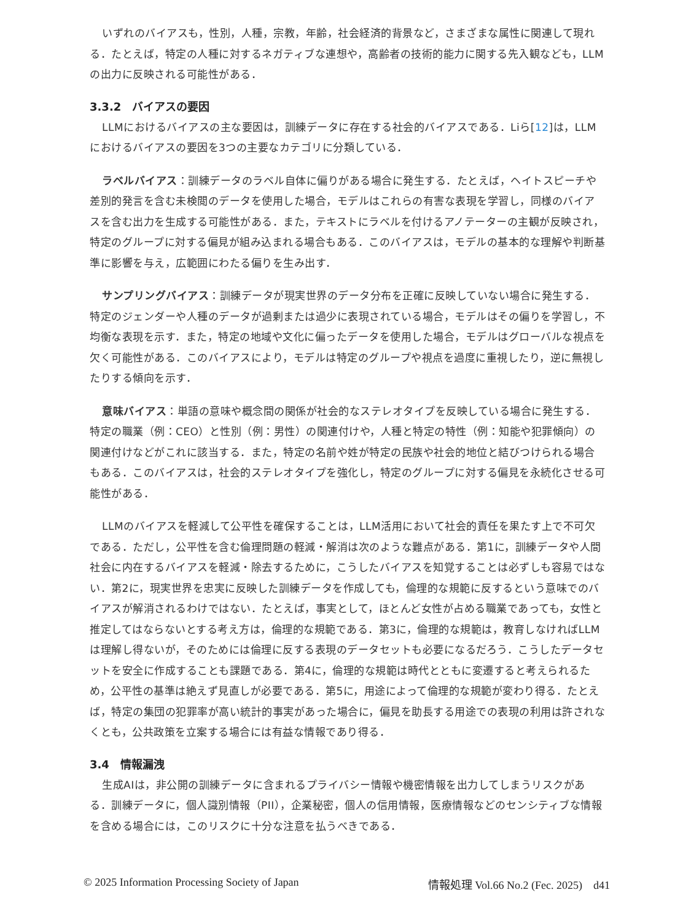いずれのバイアスも，性別，人種，宗教，年齢，社会経済的背景など，さまざまな属性に関連して現れる．たとえば，特定の人種に対するネガティブな連想や，高齢者の技術的能力に関する先入観なども，LLMの出力に反映される可能性がある．
3.3.2　バイアスの要因
LLMにおけるバイアスの主な要因は，訓練データに存在する社会的バイアスである．Liら[12]は，LLMにおけるバイアスの要因を3つの主要なカテゴリに分類している．
ラベルバイアス：訓練データのラベル自体に偏りがある場合に発生する．たとえば，ヘイトスピーチや差別的発言を含む未検閲のデータを使用した場合，モデルはこれらの有害な表現を学習し，同様のバイアスを含む出力を生成する可能性がある．また，テキストにラベルを付けるアノテーターの主観が反映され，特定のグループに対する偏見が組み込まれる場合もある．このバイアスは，モデルの基本的な理解や判断基準に影響を与え，広範囲にわたる偏りを生み出す．
サンプリングバイアス：訓練データが現実世界のデータ分布を正確に反映していない場合に発生する．特定のジェンダーや人種のデータが過剰または過少に表現されている場合，モデルはその偏りを学習し，不均衡な表現を示す．また，特定の地域や文化に偏ったデータを使用した場合，モデルはグローバルな視点を欠く可能性がある．このバイアスにより，モデルは特定のグループや視点を過度に重視したり，逆に無視したりする傾向を示す．
意味バイアス：単語の意味や概念間の関係が社会的なステレオタイプを反映している場合に発生する．特定の職業（例：CEO）と性別（例：男性）の関連付けや，人種と特定の特性（例：知能や犯罪傾向）の関連付けなどがこれに該当する．また，特定の名前や姓が特定の民族や社会的地位と結びつけられる場合もある．このバイアスは，社会的ステレオタイプを強化し，特定のグループに対する偏見を永続化させる可能性がある．
LLMのバイアスを軽減して公平性を確保することは，LLM活用において社会的責任を果たす上で不可欠である．ただし，公平性を含む倫理問題の軽減・解消は次のような難点がある．第1に，訓練データや人間社会に内在するバイアスを軽減・除去するために，こうしたバイアスを知覚することは必ずしも容易ではない．第2に，現実世界を忠実に反映した訓練データを作成しても，倫理的な規範に反するという意味でのバイアスが解消されるわけではない．たとえば，事実として，ほとんど女性が占める職業であっても，女性と推定してはならないとする考え方は，倫理的な規範である．第3に，倫理的な規範は，教育しなければLLMは理解し得ないが，そのためには倫理に反する表現のデータセットも必要になるだろう．こうしたデータセットを安全に作成することも課題である．第4に，倫理的な規範は時代とともに変遷すると考えられるため，公平性の基準は絶えず見直しが必要である．第5に，用途によって倫理的な規範が変わり得る．たとえば，特定の集団の犯罪率が高い統計的事実があった場合に，偏見を助長する用途での表現の利用は許されなくとも，公共政策を立案する場合には有益な情報であり得る．
3.4　情報漏洩
生成AIは，非公開の訓練データに含まれるプライバシー情報や機密情報を出力してしまうリスクがある．訓練データに，個人識別情報（PII），企業秘密，個人の信用情報，医療情報などのセンシティブな情報を含める場合には，このリスクに十分な注意を払うべきである．
© 2025 Information Processing Society of Japan 情報処理 Vol.66 No.2 (Fec. 2025)　d41